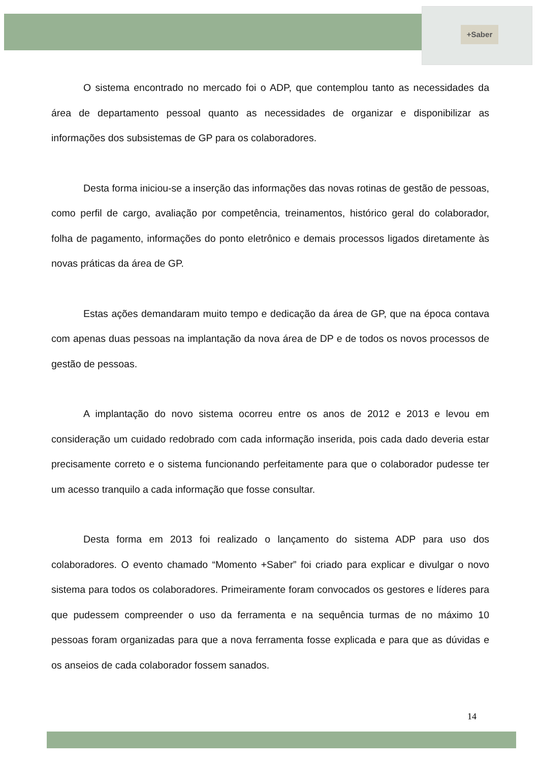+Saber
O sistema encontrado no mercado foi o ADP, que contemplou tanto as necessidades da área de departamento pessoal quanto as necessidades de organizar e disponibilizar as informações dos subsistemas de GP para os colaboradores.
Desta forma iniciou-se a inserção das informações das novas rotinas de gestão de pessoas, como perfil de cargo, avaliação por competência, treinamentos, histórico geral do colaborador, folha de pagamento, informações do ponto eletrônico e demais processos ligados diretamente às novas práticas da área de GP.
Estas ações demandaram muito tempo e dedicação da área de GP, que na época contava com apenas duas pessoas na implantação da nova área de DP e de todos os novos processos de gestão de pessoas.
A implantação do novo sistema ocorreu entre os anos de 2012 e 2013 e levou em consideração um cuidado redobrado com cada informação inserida, pois cada dado deveria estar precisamente correto e o sistema funcionando perfeitamente para que o colaborador pudesse ter um acesso tranquilo a cada informação que fosse consultar.
Desta forma em 2013 foi realizado o lançamento do sistema ADP para uso dos colaboradores. O evento chamado “Momento +Saber” foi criado para explicar e divulgar o novo sistema para todos os colaboradores. Primeiramente foram convocados os gestores e líderes para que pudessem compreender o uso da ferramenta e na sequência turmas de no máximo 10 pessoas foram organizadas para que a nova ferramenta fosse explicada e para que as dúvidas e os anseios de cada colaborador fossem sanados.
14